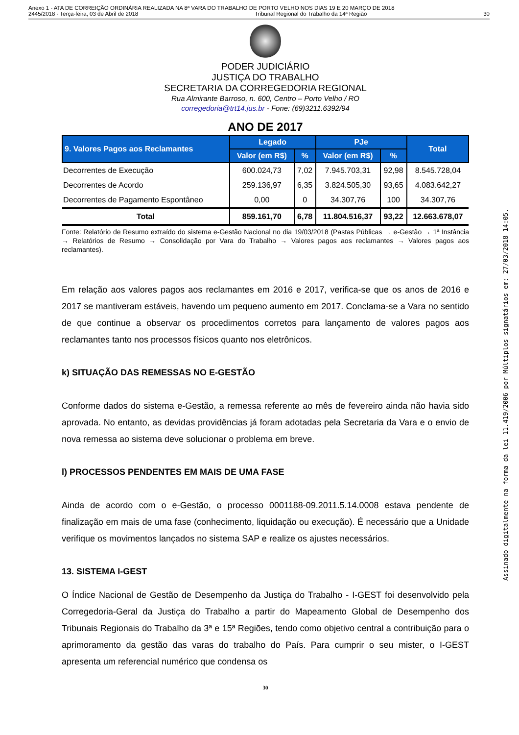Anexo 1 - ATA DE CORREIÇÃO ORDINÁRIA REALIZADA NA 8ª VARA DO TRABALHO DE PORTO VELHO NOS DIAS 19 E 20 MARÇO DE 2018
2445/2018 - Terça-feira, 03 de Abril de 2018 Tribunal Regional do Trabalho da 14ª Região 30
PODER JUDICIÁRIO
JUSTIÇA DO TRABALHO
SECRETARIA DA CORREGEDORIA REGIONAL
Rua Almirante Barroso, n. 600, Centro – Porto Velho / RO
corregedoria@trt14.jus.br - Fone: (69)3211.6392/94
ANO DE 2017
| 9. Valores Pagos aos Reclamantes | Legado | | PJe | | Total |
| --- | --- | --- | --- | --- | --- |
| | Valor (em R$) | % | Valor (em R$) | % | |
| Decorrentes de Execução | 600.024,73 | 7,02 | 7.945.703,31 | 92,98 | 8.545.728,04 |
| Decorrentes de Acordo | 259.136,97 | 6,35 | 3.824.505,30 | 93,65 | 4.083.642,27 |
| Decorrentes de Pagamento Espontâneo | 0,00 | 0 | 34.307,76 | 100 | 34.307,76 |
| Total | 859.161,70 | 6,78 | 11.804.516,37 | 93,22 | 12.663.678,07 |
Fonte: Relatório de Resumo extraído do sistema e-Gestão Nacional no dia 19/03/2018 (Pastas Públicas → e-Gestão → 1ª Instância → Relatórios de Resumo → Consolidação por Vara do Trabalho → Valores pagos aos reclamantes → Valores pagos aos reclamantes).
Em relação aos valores pagos aos reclamantes em 2016 e 2017, verifica-se que os anos de 2016 e 2017 se mantiveram estáveis, havendo um pequeno aumento em 2017. Conclama-se a Vara no sentido de que continue a observar os procedimentos corretos para lançamento de valores pagos aos reclamantes tanto nos processos físicos quanto nos eletrônicos.
k) SITUAÇÃO DAS REMESSAS NO E-GESTÃO
Conforme dados do sistema e-Gestão, a remessa referente ao mês de fevereiro ainda não havia sido aprovada. No entanto, as devidas providências já foram adotadas pela Secretaria da Vara e o envio de nova remessa ao sistema deve solucionar o problema em breve.
l) PROCESSOS PENDENTES EM MAIS DE UMA FASE
Ainda de acordo com o e-Gestão, o processo 0001188-09.2011.5.14.0008 estava pendente de finalização em mais de uma fase (conhecimento, liquidação ou execução). É necessário que a Unidade verifique os movimentos lançados no sistema SAP e realize os ajustes necessários.
13. SISTEMA I-GEST
O Índice Nacional de Gestão de Desempenho da Justiça do Trabalho - I-GEST foi desenvolvido pela Corregedoria-Geral da Justiça do Trabalho a partir do Mapeamento Global de Desempenho dos Tribunais Regionais do Trabalho da 3ª e 15ª Regiões, tendo como objetivo central a contribuição para o aprimoramento da gestão das varas do trabalho do País. Para cumprir o seu mister, o I-GEST apresenta um referencial numérico que condensa os
30
Assinado digitalmente na forma da lei 11.419/2006 por Múltiplos signatários em: 27/03/2018 14:05.